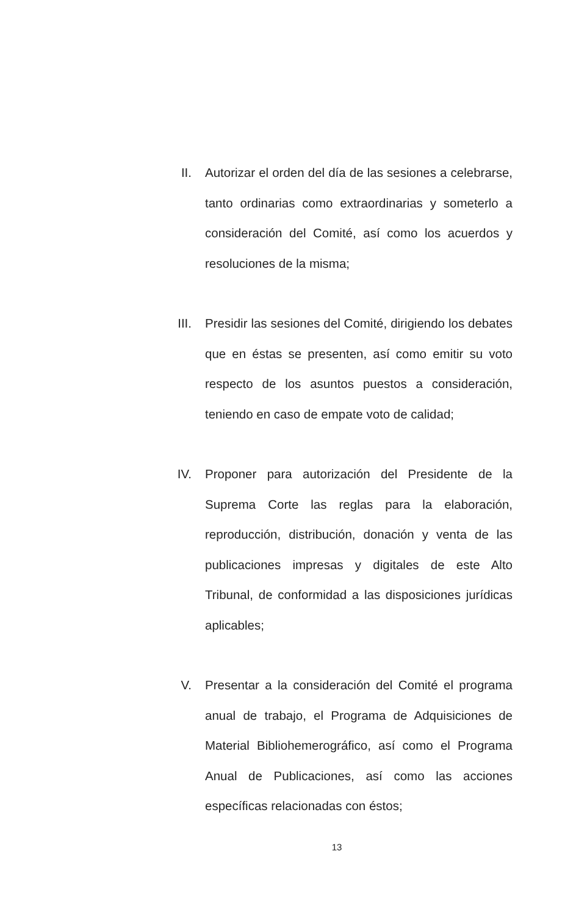II. Autorizar el orden del día de las sesiones a celebrarse, tanto ordinarias como extraordinarias y someterlo a consideración del Comité, así como los acuerdos y resoluciones de la misma;
III. Presidir las sesiones del Comité, dirigiendo los debates que en éstas se presenten, así como emitir su voto respecto de los asuntos puestos a consideración, teniendo en caso de empate voto de calidad;
IV. Proponer para autorización del Presidente de la Suprema Corte las reglas para la elaboración, reproducción, distribución, donación y venta de las publicaciones impresas y digitales de este Alto Tribunal, de conformidad a las disposiciones jurídicas aplicables;
V. Presentar a la consideración del Comité el programa anual de trabajo, el Programa de Adquisiciones de Material Bibliohemerográfico, así como el Programa Anual de Publicaciones, así como las acciones específicas relacionadas con éstos;
13